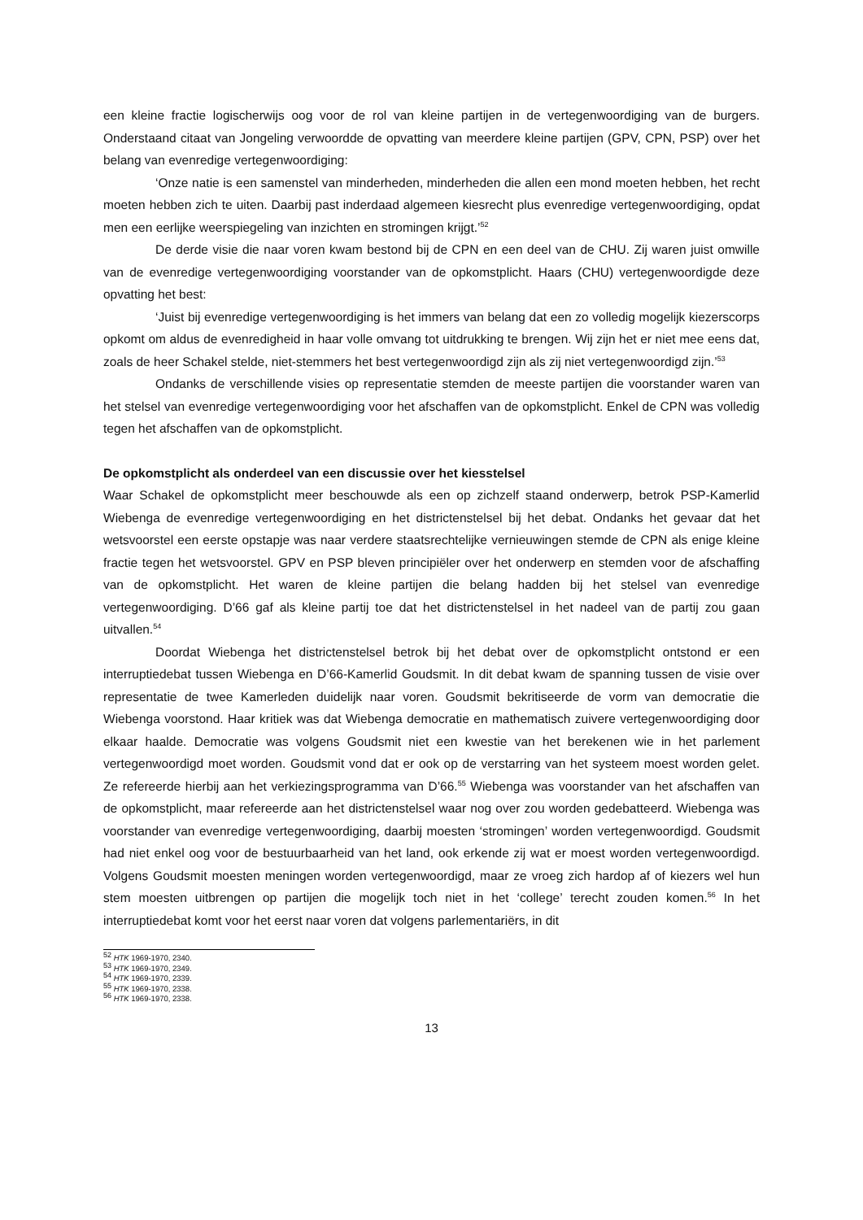een kleine fractie logischerwijs oog voor de rol van kleine partijen in de vertegenwoordiging van de burgers. Onderstaand citaat van Jongeling verwoordde de opvatting van meerdere kleine partijen (GPV, CPN, PSP) over het belang van evenredige vertegenwoordiging:
‘Onze natie is een samenstel van minderheden, minderheden die allen een mond moeten hebben, het recht moeten hebben zich te uiten. Daarbij past inderdaad algemeen kiesrecht plus evenredige vertegenwoordiging, opdat men een eerlijke weerspiegeling van inzichten en stromingen krijgt.’<sup>52</sup>
De derde visie die naar voren kwam bestond bij de CPN en een deel van de CHU. Zij waren juist omwille van de evenredige vertegenwoordiging voorstander van de opkomstplicht. Haars (CHU) vertegenwoordigde deze opvatting het best:
‘Juist bij evenredige vertegenwoordiging is het immers van belang dat een zo volledig mogelijk kiezerscorps opkomt om aldus de evenredigheid in haar volle omvang tot uitdrukking te brengen. Wij zijn het er niet mee eens dat, zoals de heer Schakel stelde, niet-stemmers het best vertegenwoordigd zijn als zij niet vertegenwoordigd zijn.’<sup>53</sup>
Ondanks de verschillende visies op representatie stemden de meeste partijen die voorstander waren van het stelsel van evenredige vertegenwoordiging voor het afschaffen van de opkomstplicht. Enkel de CPN was volledig tegen het afschaffen van de opkomstplicht.
De opkomstplicht als onderdeel van een discussie over het kiesstelsel
Waar Schakel de opkomstplicht meer beschouwde als een op zichzelf staand onderwerp, betrok PSP-Kamerlid Wiebenga de evenredige vertegenwoordiging en het districtenstelsel bij het debat. Ondanks het gevaar dat het wetsvoorstel een eerste opstapje was naar verdere staatsrechtelijke vernieuwingen stemde de CPN als enige kleine fractie tegen het wetsvoorstel. GPV en PSP bleven principiëler over het onderwerp en stemden voor de afschaffing van de opkomstplicht. Het waren de kleine partijen die belang hadden bij het stelsel van evenredige vertegenwoordiging. D’66 gaf als kleine partij toe dat het districtenstelsel in het nadeel van de partij zou gaan uitvallen.<sup>54</sup>
Doordat Wiebenga het districtenstelsel betrok bij het debat over de opkomstplicht ontstond er een interruptiedebat tussen Wiebenga en D’66-Kamerlid Goudsmit. In dit debat kwam de spanning tussen de visie over representatie de twee Kamerleden duidelijk naar voren. Goudsmit bekritiseerde de vorm van democratie die Wiebenga voorstond. Haar kritiek was dat Wiebenga democratie en mathematisch zuivere vertegenwoordiging door elkaar haalde. Democratie was volgens Goudsmit niet een kwestie van het berekenen wie in het parlement vertegenwoordigd moet worden. Goudsmit vond dat er ook op de verstarring van het systeem moest worden gelet. Ze refereerde hierbij aan het verkiezingsprogramma van D’66.<sup>55</sup> Wiebenga was voorstander van het afschaffen van de opkomstplicht, maar refereerde aan het districtenstelsel waar nog over zou worden gedebatteerd. Wiebenga was voorstander van evenredige vertegenwoordiging, daarbij moesten ‘stromingen’ worden vertegenwoordigd. Goudsmit had niet enkel oog voor de bestuurbaarheid van het land, ook erkende zij wat er moest worden vertegenwoordigd. Volgens Goudsmit moesten meningen worden vertegenwoordigd, maar ze vroeg zich hardop af of kiezers wel hun stem moesten uitbrengen op partijen die mogelijk toch niet in het ‘college’ terecht zouden komen.<sup>56</sup> In het interruptiedebat komt voor het eerst naar voren dat volgens parlementariërs, in dit
<sup>52</sup> HTK 1969-1970, 2340.
<sup>53</sup> HTK 1969-1970, 2349.
<sup>54</sup> HTK 1969-1970, 2339.
<sup>55</sup> HTK 1969-1970, 2338.
<sup>56</sup> HTK 1969-1970, 2338.
13